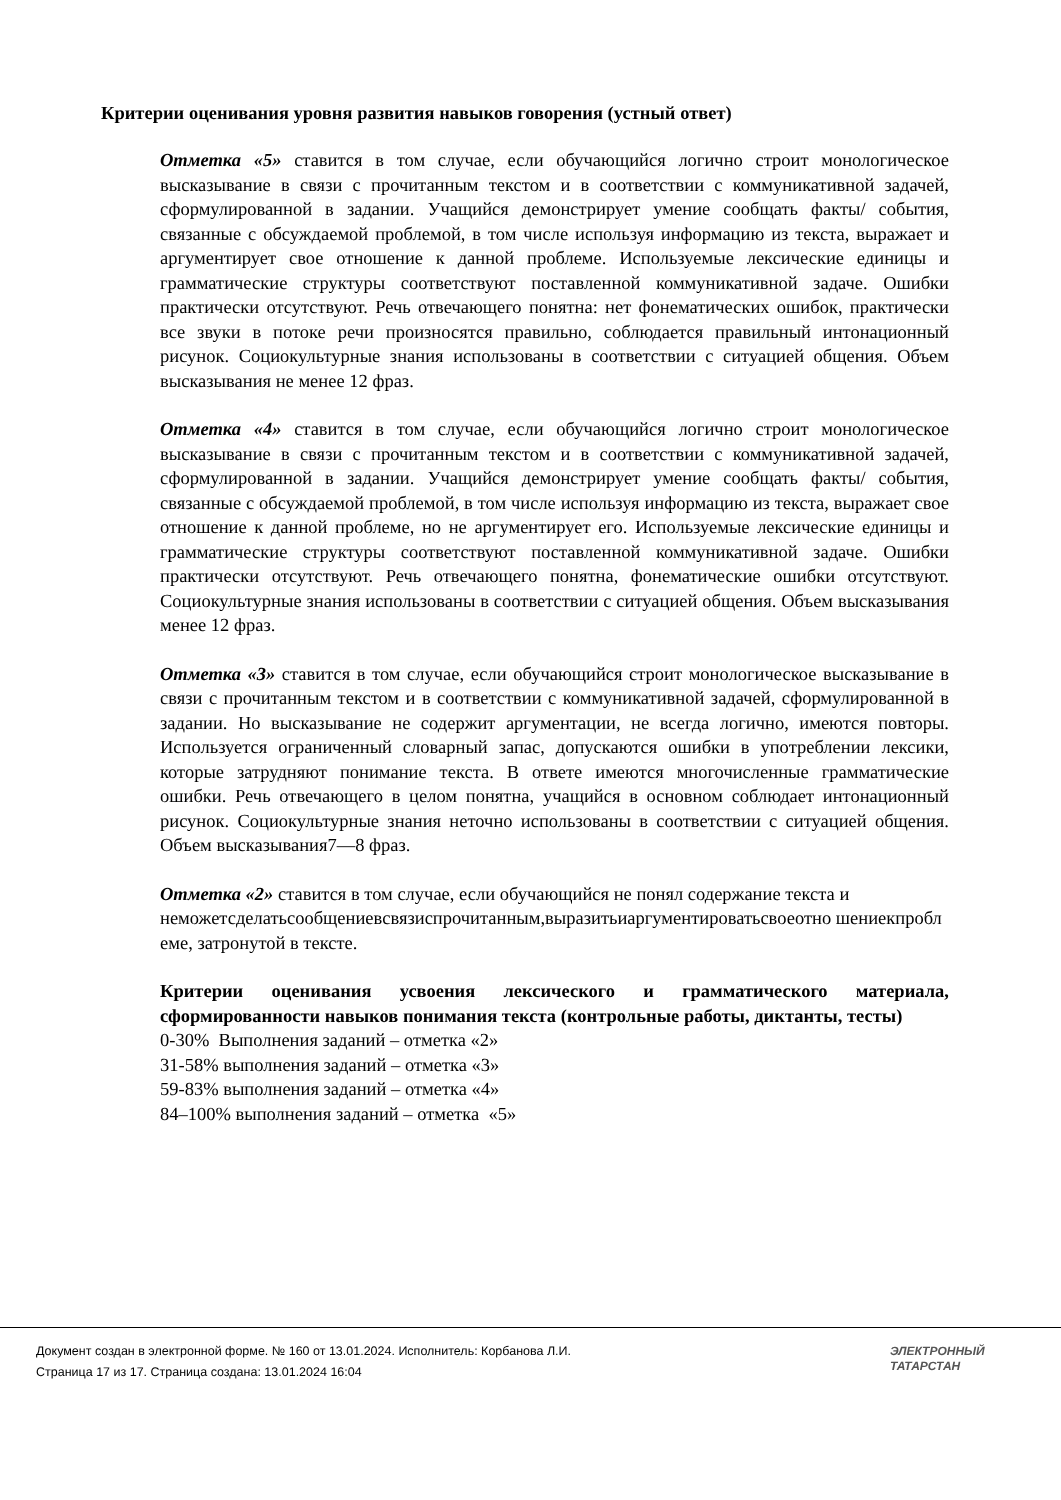Критерии оценивания уровня развития навыков говорения (устный ответ)
Отметка «5» ставится в том случае, если обучающийся логично строит монологическое высказывание в связи с прочитанным текстом и в соответствии с коммуникативной задачей, сформулированной в задании. Учащийся демонстрирует умение сообщать факты/ события, связанные с обсуждаемой проблемой, в том числе используя информацию из текста, выражает и аргументирует свое отношение к данной проблеме. Используемые лексические единицы и грамматические структуры соответствуют поставленной коммуникативной задаче. Ошибки практически отсутствуют. Речь отвечающего понятна: нет фонематических ошибок, практически все звуки в потоке речи произносятся правильно, соблюдается правильный интонационный рисунок. Социокультурные знания использованы в соответствии с ситуацией общения. Объем высказывания не менее 12 фраз.
Отметка «4» ставится в том случае, если обучающийся логично строит монологическое высказывание в связи с прочитанным текстом и в соответствии с коммуникативной задачей, сформулированной в задании. Учащийся демонстрирует умение сообщать факты/ события, связанные с обсуждаемой проблемой, в том числе используя информацию из текста, выражает свое отношение к данной проблеме, но не аргументирует его. Используемые лексические единицы и грамматические структуры соответствуют поставленной коммуникативной задаче. Ошибки практически отсутствуют. Речь отвечающего понятна, фонематические ошибки отсутствуют. Социокультурные знания использованы в соответствии с ситуацией общения. Объем высказывания менее 12 фраз.
Отметка «3» ставится в том случае, если обучающийся строит монологическое высказывание в связи с прочитанным текстом и в соответствии с коммуникативной задачей, сформулированной в задании. Но высказывание не содержит аргументации, не всегда логично, имеются повторы. Используется ограниченный словарный запас, допускаются ошибки в употреблении лексики, которые затрудняют понимание текста. В ответе имеются многочисленные грамматические ошибки. Речь отвечающего в целом понятна, учащийся в основном соблюдает интонационный рисунок. Социокультурные знания неточно использованы в соответствии с ситуацией общения. Объем высказывания7—8 фраз.
Отметка «2» ставится в том случае, если обучающийся не понял содержание текста и
неможетсделатьсообщениевсвязиспрочитанным,выразитьиаргументироватьсвоеотно шениекпроблеме, затронутой в тексте.
Критерии оценивания усвоения лексического и грамматического материала, сформированности навыков понимания текста (контрольные работы, диктанты, тесты)
0-30% Выполнения заданий – отметка «2»
31-58% выполнения заданий – отметка «3»
59-83% выполнения заданий – отметка «4»
84–100% выполнения заданий – отметка «5»
Документ создан в электронной форме. № 160 от 13.01.2024. Исполнитель: Корбанова Л.И.
Страница 17 из 17. Страница создана: 13.01.2024 16:04
ЭЛЕКТРОННЫЙ
ТАТАРСТАН